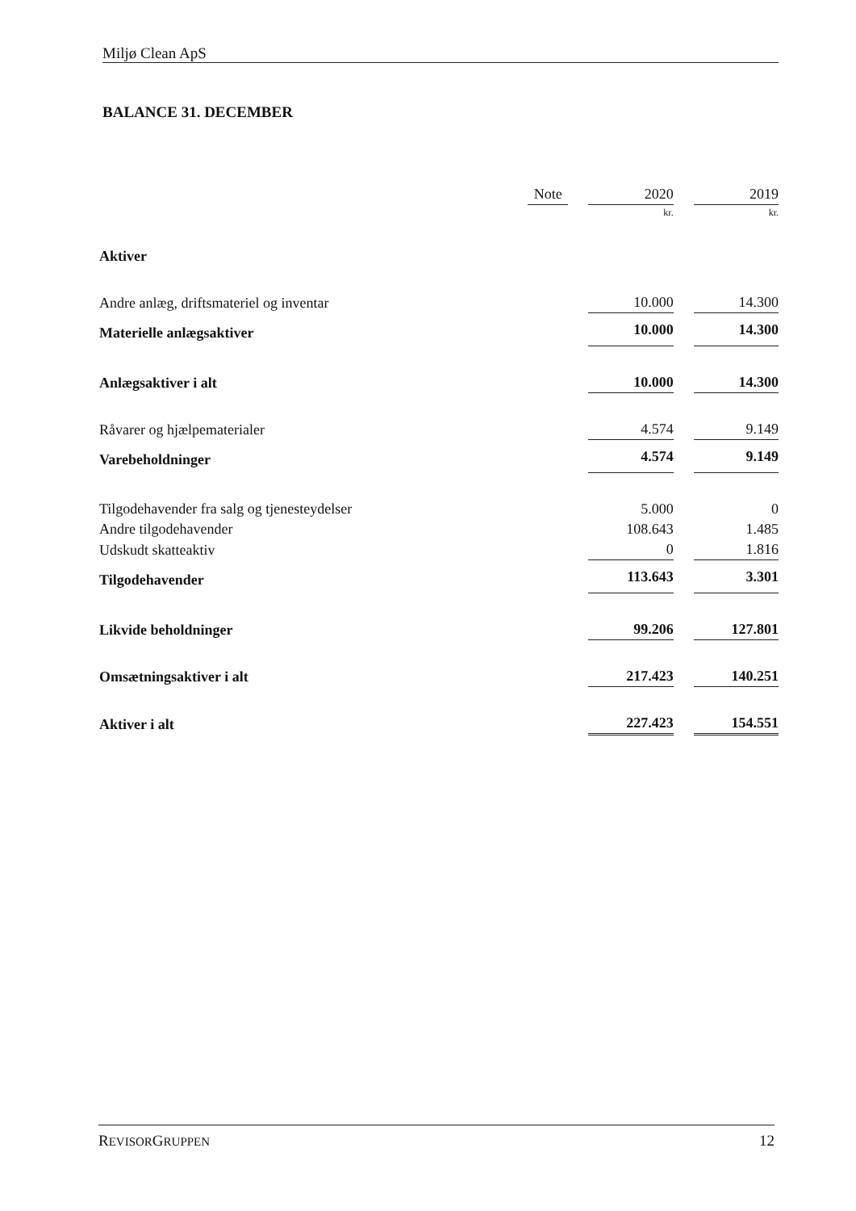Miljø Clean ApS
BALANCE 31. DECEMBER
| | Note | | 2020 | | 2019 |
| | | | kr. | | kr. |
| Aktiver | | | | | |
| Andre anlæg, driftsmateriel og inventar | | | 10.000 | | 14.300 |
| Materielle anlægsaktiver | | | 10.000 | | 14.300 |
| Anlægsaktiver i alt | | | 10.000 | | 14.300 |
| Råvarer og hjælpematerialer | | | 4.574 | | 9.149 |
| Varebeholdninger | | | 4.574 | | 9.149 |
| Tilgodehavender fra salg og tjenesteydelser | | | 5.000 | | 0 |
| Andre tilgodehavender | | | 108.643 | | 1.485 |
| Udskudt skatteaktiv | | | 0 | | 1.816 |
| Tilgodehavender | | | 113.643 | | 3.301 |
| Likvide beholdninger | | | 99.206 | | 127.801 |
| Omsætningsaktiver i alt | | | 217.423 | | 140.251 |
| Aktiver i alt | | | 227.423 | | 154.551 |
REVISORGRUPPEN 12